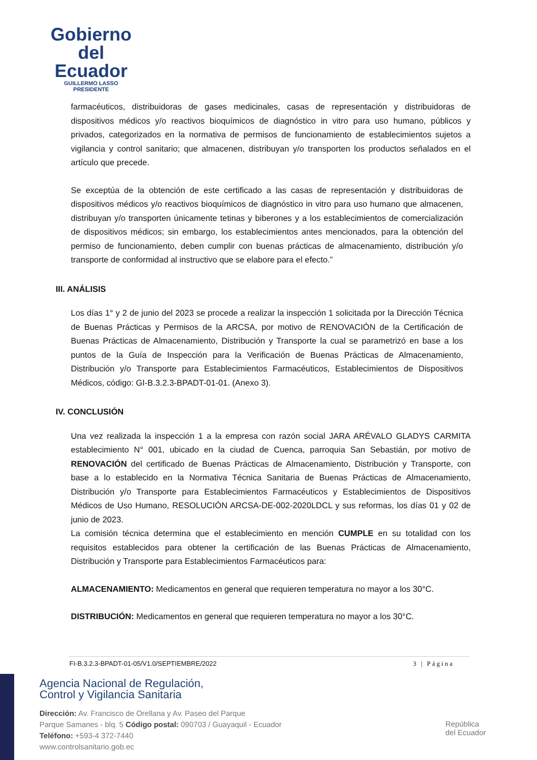Gobierno
del Ecuador
GUILLERMO LASSO
PRESIDENTE
farmacéuticos, distribuidoras de gases medicinales, casas de representación y distribuidoras de dispositivos médicos y/o reactivos bioquímicos de diagnóstico in vitro para uso humano, públicos y privados, categorizados en la normativa de permisos de funcionamiento de establecimientos sujetos a vigilancia y control sanitario; que almacenen, distribuyan y/o transporten los productos señalados en el artículo que precede.
Se exceptúa de la obtención de este certificado a las casas de representación y distribuidoras de dispositivos médicos y/o reactivos bioquímicos de diagnóstico in vitro para uso humano que almacenen, distribuyan y/o transporten únicamente tetinas y biberones y a los establecimientos de comercialización de dispositivos médicos; sin embargo, los establecimientos antes mencionados, para la obtención del permiso de funcionamiento, deben cumplir con buenas prácticas de almacenamiento, distribución y/o transporte de conformidad al instructivo que se elabore para el efecto.”
III. ANÁLISIS
Los días 1° y 2 de junio del 2023 se procede a realizar la inspección 1 solicitada por la Dirección Técnica de Buenas Prácticas y Permisos de la ARCSA, por motivo de RENOVACIÓN de la Certificación de Buenas Prácticas de Almacenamiento, Distribución y Transporte la cual se parametrizó en base a los puntos de la Guía de Inspección para la Verificación de Buenas Prácticas de Almacenamiento, Distribución y/o Transporte para Establecimientos Farmacéuticos, Establecimientos de Dispositivos Médicos, código: GI-B.3.2.3-BPADT-01-01. (Anexo 3).
IV. CONCLUSIÓN
Una vez realizada la inspección 1 a la empresa con razón social JARA ARÉVALO GLADYS CARMITA establecimiento N° 001, ubicado en la ciudad de Cuenca, parroquia San Sebastián, por motivo de RENOVACIÓN del certificado de Buenas Prácticas de Almacenamiento, Distribución y Transporte, con base a lo establecido en la Normativa Técnica Sanitaria de Buenas Prácticas de Almacenamiento, Distribución y/o Transporte para Establecimientos Farmacéuticos y Establecimientos de Dispositivos Médicos de Uso Humano, RESOLUCIÓN ARCSA-DE-002-2020LDCL y sus reformas, los días 01 y 02 de junio de 2023.
La comisión técnica determina que el establecimiento en mención CUMPLE en su totalidad con los requisitos establecidos para obtener la certificación de las Buenas Prácticas de Almacenamiento, Distribución y Transporte para Establecimientos Farmacéuticos para:
ALMACENAMIENTO: Medicamentos en general que requieren temperatura no mayor a los 30°C.
DISTRIBUCIÓN: Medicamentos en general que requieren temperatura no mayor a los 30°C.
FI-B.3.2.3-BPADT-01-05/V1.0/SEPTIEMBRE/2022 3 | Página
Agencia Nacional de Regulación,
Control y Vigilancia Sanitaria
Dirección: Av. Francisco de Orellana y Av. Paseo del Parque
Parque Samanes - blq. 5 Código postal: 090703 / Guayaquil - Ecuador
Teléfono: +593-4 372-7440
www.controlsanitario.gob.ec
República
del Ecuador